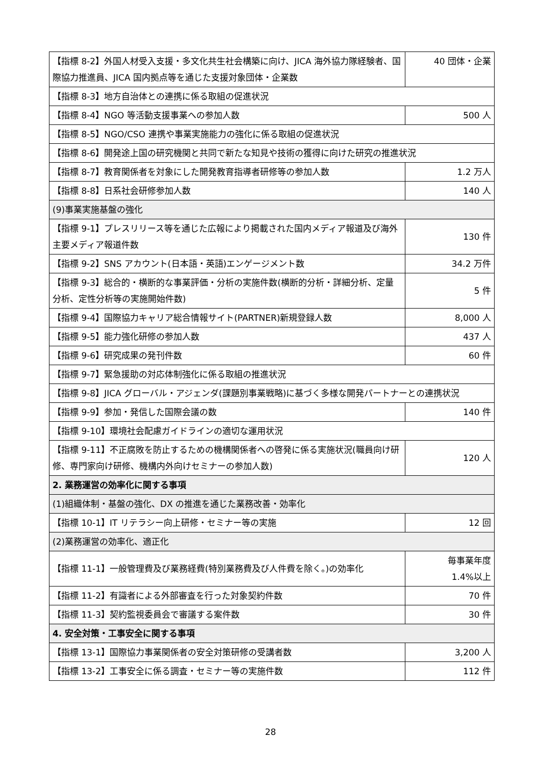| 【指標 8-2】外国人材受入支援・多文化共生社会構築に向け、JICA 海外協力隊経験者、国際協力推進員、JICA 国内拠点等を通じた支援対象団体・企業数 | 40 団体・企業 |
| 【指標 8-3】地方自治体との連携に係る取組の促進状況 | |
| 【指標 8-4】NGO 等活動支援事業への参加人数 | 500 人 |
| 【指標 8-5】NGO/CSO 連携や事業実施能力の強化に係る取組の促進状況 | |
| 【指標 8-6】開発途上国の研究機関と共同で新たな知見や技術の獲得に向けた研究の推進状況 | |
| 【指標 8-7】教育関係者を対象にした開発教育指導者研修等の参加人数 | 1.2 万人 |
| 【指標 8-8】日系社会研修参加人数 | 140 人 |
| (9)事業実施基盤の強化 | |
| 【指標 9-1】プレスリリース等を通じた広報により掲載された国内メディア報道及び海外主要メディア報道件数 | 130 件 |
| 【指標 9-2】SNS アカウント(日本語・英語)エンゲージメント数 | 34.2 万件 |
| 【指標 9-3】総合的・横断的な事業評価・分析の実施件数(横断的分析・詳細分析、定量分析、定性分析等の実施開始件数) | 5 件 |
| 【指標 9-4】国際協力キャリア総合情報サイト(PARTNER)新規登録人数 | 8,000 人 |
| 【指標 9-5】能力強化研修の参加人数 | 437 人 |
| 【指標 9-6】研究成果の発刊件数 | 60 件 |
| 【指標 9-7】緊急援助の対応体制強化に係る取組の推進状況 | |
| 【指標 9-8】JICA グローバル・アジェンダ(課題別事業戦略)に基づく多様な開発パートナーとの連携状況 | |
| 【指標 9-9】参加・発信した国際会議の数 | 140 件 |
| 【指標 9-10】環境社会配慮ガイドラインの適切な運用状況 | |
| 【指標 9-11】不正腐敗を防止するための機構関係者への啓発に係る実施状況(職員向け研修、専門家向け研修、機構内外向けセミナーの参加人数) | 120 人 |
| 2. 業務運営の効率化に関する事項 | |
| (1)組織体制・基盤の強化、DX の推進を通じた業務改善・効率化 | |
| 【指標 10-1】IT リテラシー向上研修・セミナー等の実施 | 12 回 |
| (2)業務運営の効率化、適正化 | |
| 【指標 11-1】一般管理費及び業務経費(特別業務費及び人件費を除く。)の効率化 | 毎事業年度 1.4%以上 |
| 【指標 11-2】有識者による外部審査を行った対象契約件数 | 70 件 |
| 【指標 11-3】契約監視委員会で審議する案件数 | 30 件 |
| 4. 安全対策・工事安全に関する事項 | |
| 【指標 13-1】国際協力事業関係者の安全対策研修の受講者数 | 3,200 人 |
| 【指標 13-2】工事安全に係る調査・セミナー等の実施件数 | 112 件 |
28